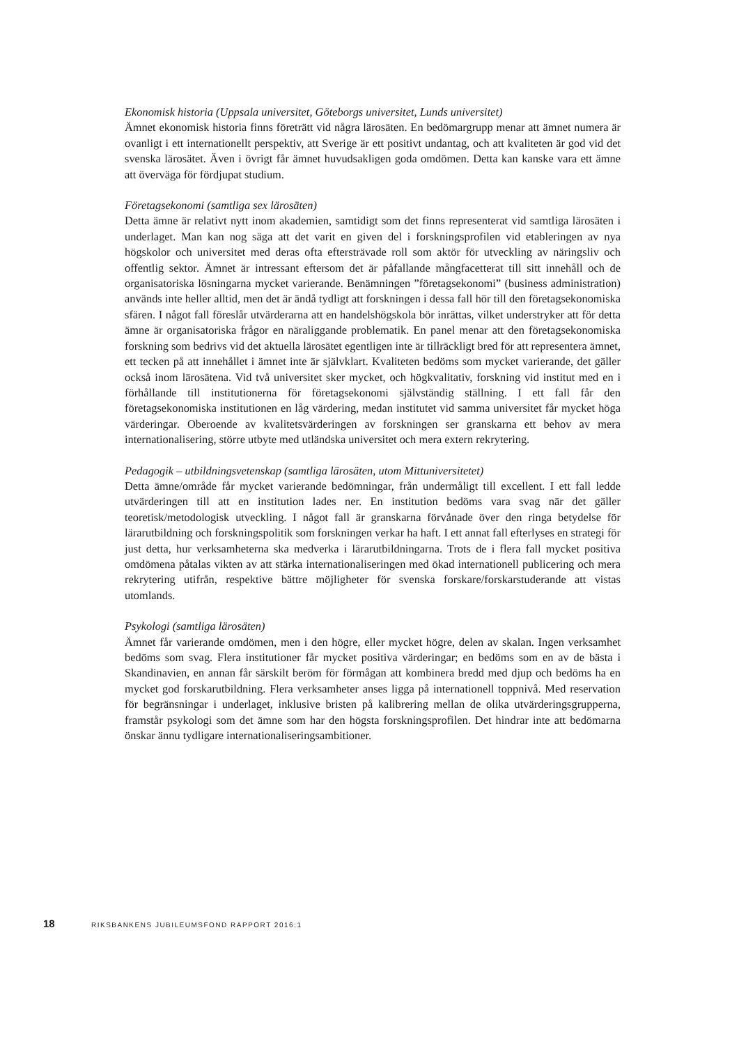Ekonomisk historia (Uppsala universitet, Göteborgs universitet, Lunds universitet)
Ämnet ekonomisk historia finns företrätt vid några lärosäten. En bedömargrupp menar att ämnet numera är ovanligt i ett internationellt perspektiv, att Sverige är ett positivt undantag, och att kvaliteten är god vid det svenska lärosätet. Även i övrigt får ämnet huvudsakligen goda omdömen. Detta kan kanske vara ett ämne att överväga för fördjupat studium.
Företagsekonomi (samtliga sex lärosäten)
Detta ämne är relativt nytt inom akademien, samtidigt som det finns representerat vid samtliga lärosäten i underlaget. Man kan nog säga att det varit en given del i forskningsprofilen vid etableringen av nya högskolor och universitet med deras ofta eftersträvade roll som aktör för utveckling av näringsliv och offentlig sektor. Ämnet är intressant eftersom det är påfallande mångfacetterat till sitt innehåll och de organisatoriska lösningarna mycket varierande. Benämningen ”företagsekonomi” (business administration) används inte heller alltid, men det är ändå tydligt att forskningen i dessa fall hör till den företagsekonomiska sfären. I något fall föreslår utvärderarna att en handelshögskola bör inrättas, vilket understryker att för detta ämne är organisatoriska frågor en näraliggande problematik. En panel menar att den företagsekonomiska forskning som bedrivs vid det aktuella lärosätet egentligen inte är tillräckligt bred för att representera ämnet, ett tecken på att innehållet i ämnet inte är självklart. Kvaliteten bedöms som mycket varierande, det gäller också inom lärosätena. Vid två universitet sker mycket, och högkvalitativ, forskning vid institut med en i förhållande till institutionerna för företagsekonomi självständig ställning. I ett fall får den företagsekonomiska institutionen en låg värdering, medan institutet vid samma universitet får mycket höga värderingar. Oberoende av kvalitetsvärderingen av forskningen ser granskarna ett behov av mera internationalisering, större utbyte med utländska universitet och mera extern rekrytering.
Pedagogik – utbildningsvetenskap (samtliga lärosäten, utom Mittuniversitetet)
Detta ämne/område får mycket varierande bedömningar, från undermåligt till excellent. I ett fall ledde utvärderingen till att en institution lades ner. En institution bedöms vara svag när det gäller teoretisk/metodologisk utveckling. I något fall är granskarna förvånade över den ringa betydelse för lärarutbildning och forskningspolitik som forskningen verkar ha haft. I ett annat fall efterlyses en strategi för just detta, hur verksamheterna ska medverka i lärarutbildningarna. Trots de i flera fall mycket positiva omdömena påtalas vikten av att stärka internationaliseringen med ökad internationell publicering och mera rekrytering utifrån, respektive bättre möjligheter för svenska forskare/forskarstuderande att vistas utomlands.
Psykologi (samtliga lärosäten)
Ämnet får varierande omdömen, men i den högre, eller mycket högre, delen av skalan. Ingen verksamhet bedöms som svag. Flera institutioner får mycket positiva värderingar; en bedöms som en av de bästa i Skandinavien, en annan får särskilt beröm för förmågan att kombinera bredd med djup och bedöms ha en mycket god forskarutbildning. Flera verksamheter anses ligga på internationell toppnivå. Med reservation för begränsningar i underlaget, inklusive bristen på kalibrering mellan de olika utvärderingsgrupperna, framstår psykologi som det ämne som har den högsta forskningsprofilen. Det hindrar inte att bedömarna önskar ännu tydligare internationaliseringsambitioner.
18 RIKSBANKENS JUBILEUMSFOND RAPPORT 2016:1